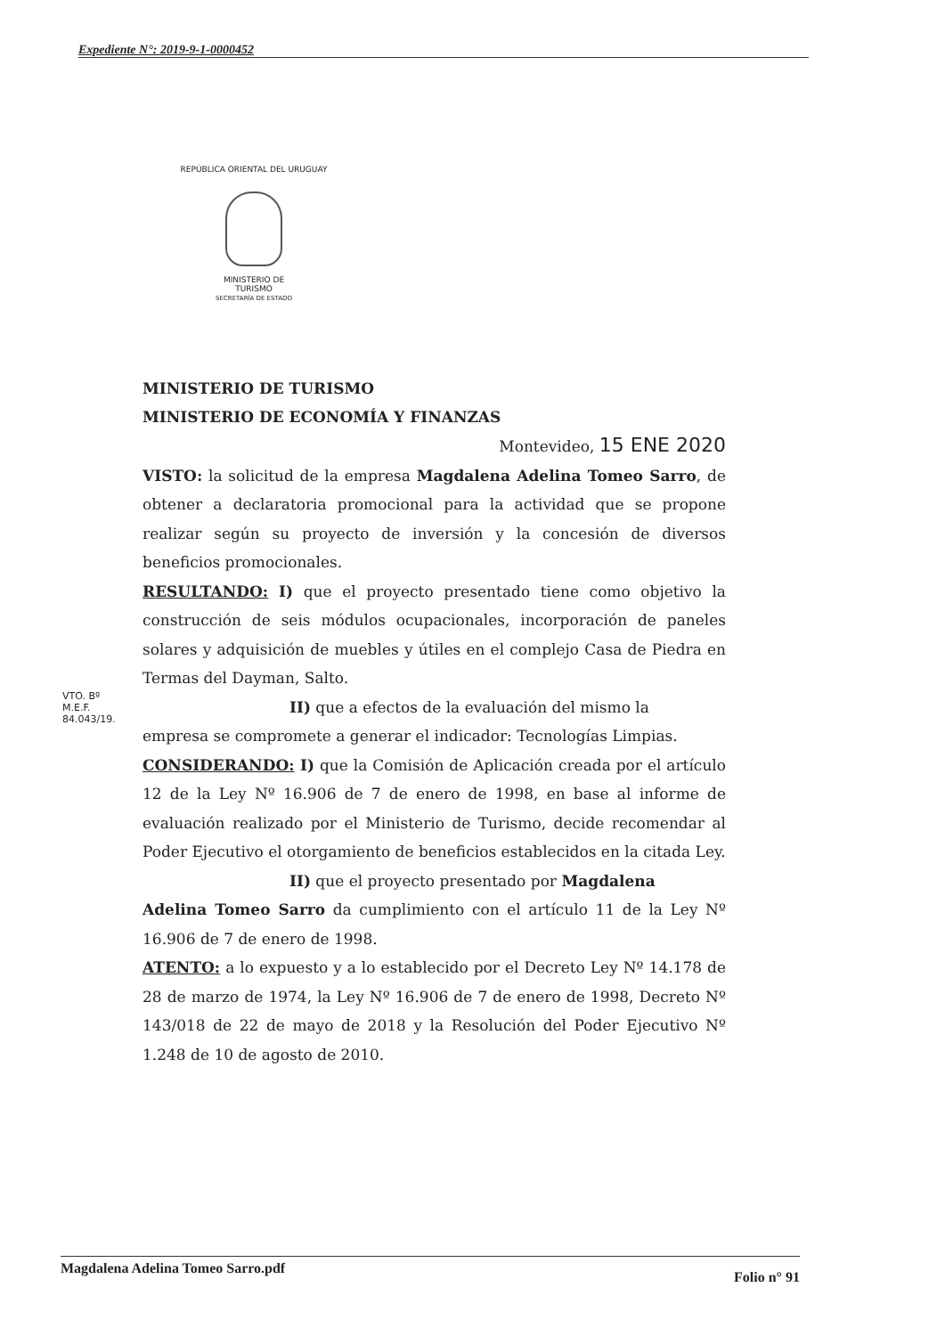Expediente N°: 2019-9-1-0000452
REPÚBLICA ORIENTAL DEL URUGUAY
MINISTERIO DE
TURISMO
SECRETARÍA DE ESTADO
MINISTERIO DE TURISMO
MINISTERIO DE ECONOMÍA Y FINANZAS
Montevideo, 15 ENE 2020
VISTO: la solicitud de la empresa Magdalena Adelina Tomeo Sarro, de obtener a declaratoria promocional para la actividad que se propone realizar según su proyecto de inversión y la concesión de diversos beneficios promocionales.
RESULTANDO: I) que el proyecto presentado tiene como objetivo la construcción de seis módulos ocupacionales, incorporación de paneles solares y adquisición de muebles y útiles en el complejo Casa de Piedra en Termas del Dayman, Salto.
II) que a efectos de la evaluación del mismo la
empresa se compromete a generar el indicador: Tecnologías Limpias.
CONSIDERANDO: I) que la Comisión de Aplicación creada por el artículo 12 de la Ley Nº 16.906 de 7 de enero de 1998, en base al informe de evaluación realizado por el Ministerio de Turismo, decide recomendar al Poder Ejecutivo el otorgamiento de beneficios establecidos en la citada Ley.
II) que el proyecto presentado por Magdalena
Adelina Tomeo Sarro da cumplimiento con el artículo 11 de la Ley Nº 16.906 de 7 de enero de 1998.
ATENTO: a lo expuesto y a lo establecido por el Decreto Ley Nº 14.178 de 28 de marzo de 1974, la Ley Nº 16.906 de 7 de enero de 1998, Decreto Nº 143/018 de 22 de mayo de 2018 y la Resolución del Poder Ejecutivo Nº 1.248 de 10 de agosto de 2010.
VTO. Bº
M.E.F.
84.043/19.
Magdalena Adelina Tomeo Sarro.pdf Folio n° 91